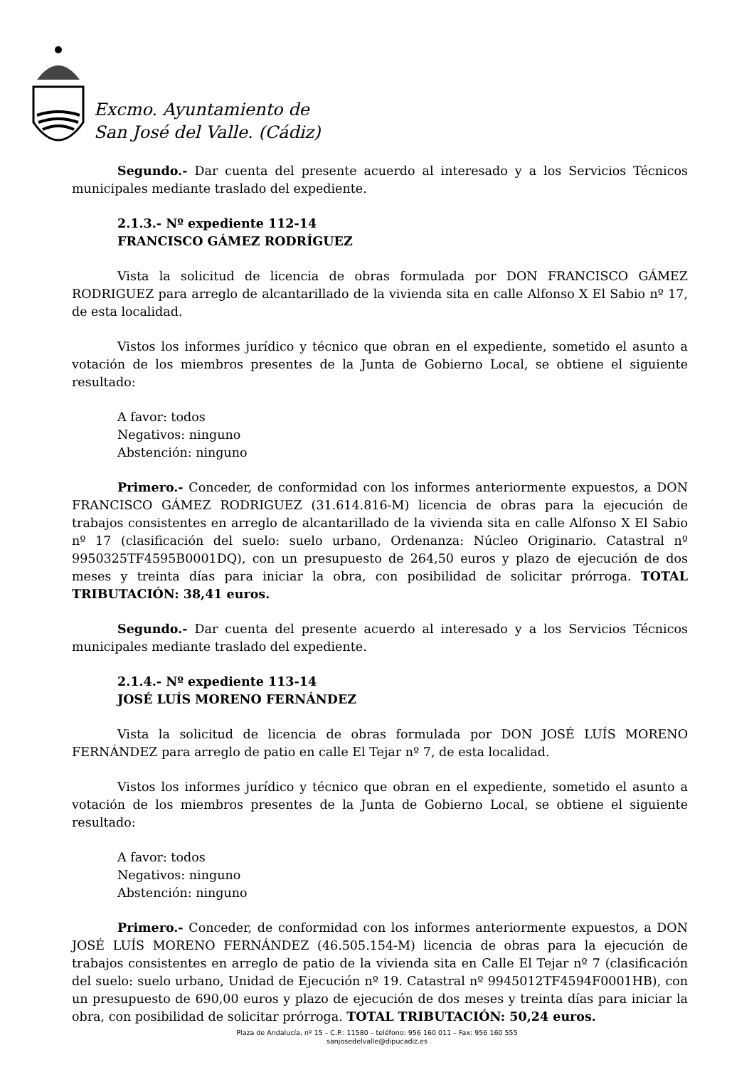Excmo. Ayuntamiento de
San José del Valle. (Cádiz)
Segundo.- Dar cuenta del presente acuerdo al interesado y a los Servicios Técnicos municipales mediante traslado del expediente.
2.1.3.- Nº expediente 112-14
FRANCISCO GÁMEZ RODRÍGUEZ
Vista la solicitud de licencia de obras formulada por DON FRANCISCO GÁMEZ RODRIGUEZ para arreglo de alcantarillado de la vivienda sita en calle Alfonso X El Sabio nº 17, de esta localidad.
Vistos los informes jurídico y técnico que obran en el expediente, sometido el asunto a votación de los miembros presentes de la Junta de Gobierno Local, se obtiene el siguiente resultado:
A favor: todos
Negativos: ninguno
Abstención: ninguno
Primero.- Conceder, de conformidad con los informes anteriormente expuestos, a DON FRANCISCO GÁMEZ RODRIGUEZ (31.614.816-M) licencia de obras para la ejecución de trabajos consistentes en arreglo de alcantarillado de la vivienda sita en calle Alfonso X El Sabio nº 17 (clasificación del suelo: suelo urbano, Ordenanza: Núcleo Originario. Catastral nº 9950325TF4595B0001DQ), con un presupuesto de 264,50 euros y plazo de ejecución de dos meses y treinta días para iniciar la obra, con posibilidad de solicitar prórroga. TOTAL TRIBUTACIÓN: 38,41 euros.
Segundo.- Dar cuenta del presente acuerdo al interesado y a los Servicios Técnicos municipales mediante traslado del expediente.
2.1.4.- Nº expediente 113-14
JOSÉ LUÍS MORENO FERNÁNDEZ
Vista la solicitud de licencia de obras formulada por DON JOSÉ LUÍS MORENO FERNÁNDEZ para arreglo de patio en calle El Tejar nº 7, de esta localidad.
Vistos los informes jurídico y técnico que obran en el expediente, sometido el asunto a votación de los miembros presentes de la Junta de Gobierno Local, se obtiene el siguiente resultado:
A favor: todos
Negativos: ninguno
Abstención: ninguno
Primero.- Conceder, de conformidad con los informes anteriormente expuestos, a DON JOSÉ LUÍS MORENO FERNÁNDEZ (46.505.154-M) licencia de obras para la ejecución de trabajos consistentes en arreglo de patio de la vivienda sita en Calle El Tejar nº 7 (clasificación del suelo: suelo urbano, Unidad de Ejecución nº 19. Catastral nº 9945012TF4594F0001HB), con un presupuesto de 690,00 euros y plazo de ejecución de dos meses y treinta días para iniciar la obra, con posibilidad de solicitar prórroga. TOTAL TRIBUTACIÓN: 50,24 euros.
Plaza de Andalucía, nº 15 – C.P.: 11580 – teléfono: 956 160 011 – Fax: 956 160 555
sanjosedelvalle@dipucadiz.es